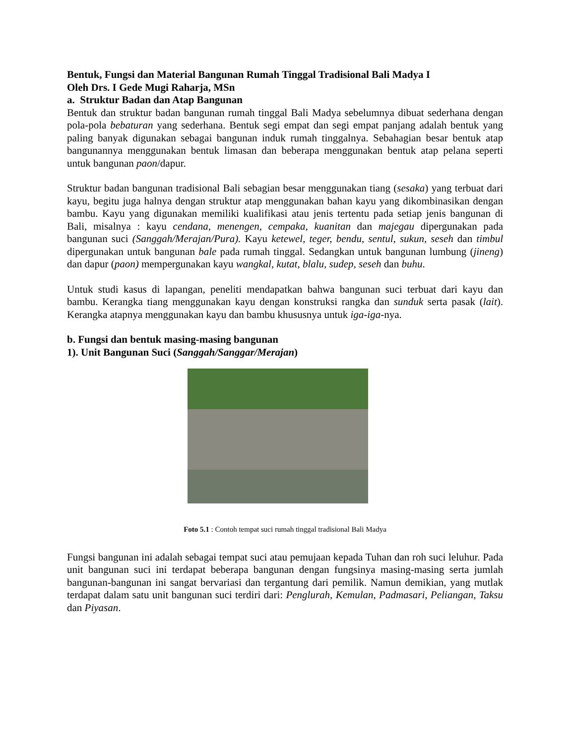Bentuk, Fungsi dan Material Bangunan Rumah Tinggal Tradisional Bali Madya I
Oleh Drs. I Gede Mugi Raharja, MSn
a. Struktur Badan dan Atap Bangunan
Bentuk dan struktur badan bangunan rumah tinggal Bali Madya sebelumnya dibuat sederhana dengan pola-pola bebaturan yang sederhana. Bentuk segi empat dan segi empat panjang adalah bentuk yang paling banyak digunakan sebagai bangunan induk rumah tinggalnya. Sebahagian besar bentuk atap bangunannya menggunakan bentuk limasan dan beberapa menggunakan bentuk atap pelana seperti untuk bangunan paon/dapur.
Struktur badan bangunan tradisional Bali sebagian besar menggunakan tiang (sesaka) yang terbuat dari kayu, begitu juga halnya dengan struktur atap menggunakan bahan kayu yang dikombinasikan dengan bambu. Kayu yang digunakan memiliki kualifikasi atau jenis tertentu pada setiap jenis bangunan di Bali, misalnya : kayu cendana, menengen, cempaka, kuanitan dan majegau dipergunakan pada bangunan suci (Sanggah/Merajan/Pura). Kayu ketewel, teger, bendu, sentul, sukun, seseh dan timbul dipergunakan untuk bangunan bale pada rumah tinggal. Sedangkan untuk bangunan lumbung (jineng) dan dapur (paon) mempergunakan kayu wangkal, kutat, blalu, sudep, seseh dan buhu.
Untuk studi kasus di lapangan, peneliti mendapatkan bahwa bangunan suci terbuat dari kayu dan bambu. Kerangka tiang menggunakan kayu dengan konstruksi rangka dan sunduk serta pasak (lait). Kerangka atapnya menggunakan kayu dan bambu khususnya untuk iga-iga-nya.
b. Fungsi dan bentuk masing-masing bangunan
1). Unit Bangunan Suci (Sanggah/Sanggar/Merajan)
Foto 5.1 : Contoh tempat suci rumah tinggal tradisional Bali Madya
Fungsi bangunan ini adalah sebagai tempat suci atau pemujaan kepada Tuhan dan roh suci leluhur. Pada unit bangunan suci ini terdapat beberapa bangunan dengan fungsinya masing-masing serta jumlah bangunan-bangunan ini sangat bervariasi dan tergantung dari pemilik. Namun demikian, yang mutlak terdapat dalam satu unit bangunan suci terdiri dari: Penglurah, Kemulan, Padmasari, Peliangan, Taksu dan Piyasan.